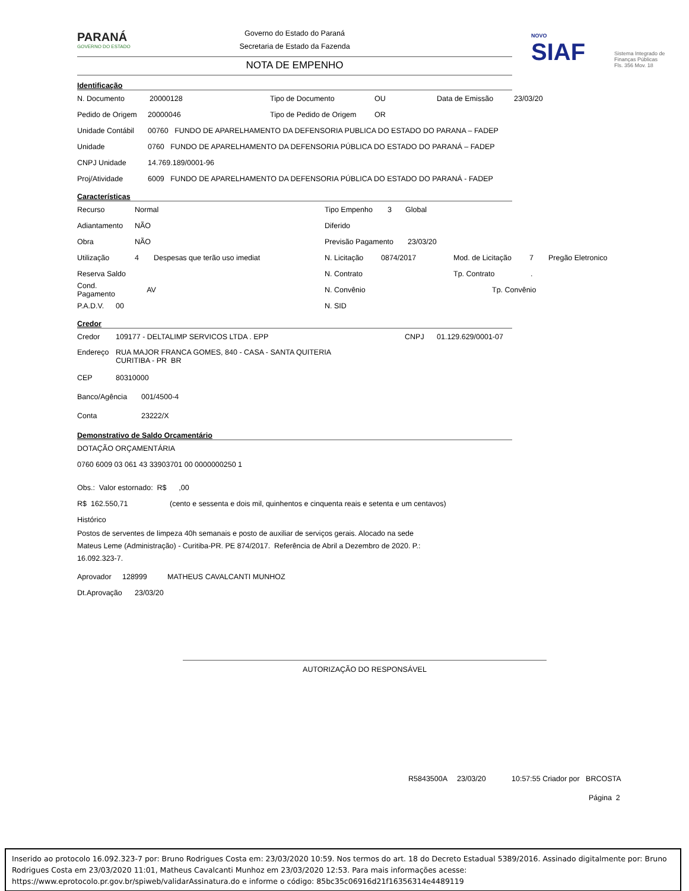PARANÁ
GOVERNO DO ESTADO
Governo do Estado do Paraná
Secretaria de Estado da Fazenda
NOVO
SIAF
Sistema Integrado de Finanças Públicas Fls. 356 Mov. 18
NOTA DE EMPENHO
Identificação
N. Documento 20000128 Tipo de Documento OU Data de Emissão 23/03/20
Pedido de Origem 20000046 Tipo de Pedido de Origem OR
Unidade Contábil 00760 FUNDO DE APARELHAMENTO DA DEFENSORIA PUBLICA DO ESTADO DO PARANA – FADEP
Unidade 0760 FUNDO DE APARELHAMENTO DA DEFENSORIA PÚBLICA DO ESTADO DO PARANÁ – FADEP
CNPJ Unidade 14.769.189/0001-96
Proj/Atividade 6009 FUNDO DE APARELHAMENTO DA DEFENSORIA PÚBLICA DO ESTADO DO PARANÁ - FADEP
Características
Recurso Normal Tipo Empenho 3 Global
Adiantamento NÃO Diferido
Obra NÃO Previsão Pagamento 23/03/20
Utilização 4 Despesas que terão uso imediat N. Licitação 0874/2017 Mod. de Licitação 7 Pregão Eletronico
Reserva Saldo N. Contrato Tp. Contrato.
Cond. Pagamento AV N. Convênio Tp. Convênio
P.A.D.V. 00 N. SID
Credor
Credor 109177 - DELTALIMP SERVICOS LTDA . EPP CNPJ 01.129.629/0001-07
Endereço RUA MAJOR FRANCA GOMES, 840 - CASA - SANTA QUITERIA
CURITIBA - PR BR
CEP 80310000
Banco/Agência 001/4500-4
Conta 23222/X
Demonstrativo de Saldo Orçamentário
DOTAÇÃO ORÇAMENTÁRIA
0760 6009 03 061 43 33903701 00 0000000250 1
Obs.: Valor estornado: R$ ,00
R$ 162.550,71 (cento e sessenta e dois mil, quinhentos e cinquenta reais e setenta e um centavos)
Histórico
Postos de serventes de limpeza 40h semanais e posto de auxiliar de serviços gerais. Alocado na sede
Mateus Leme (Administração) - Curitiba-PR. PE 874/2017. Referência de Abril a Dezembro de 2020. P.:
16.092.323-7.
Aprovador 128999 MATHEUS CAVALCANTI MUNHOZ
Dt.Aprovação 23/03/20
AUTORIZAÇÃO DO RESPONSÁVEL
R5843500A 23/03/20 10:57:55 Criador por BRCOSTA
Página 2
Inserido ao protocolo 16.092.323-7 por: Bruno Rodrigues Costa em: 23/03/2020 10:59. Nos termos do art. 18 do Decreto Estadual 5389/2016. Assinado digitalmente por: Bruno Rodrigues Costa em 23/03/2020 11:01, Matheus Cavalcanti Munhoz em 23/03/2020 12:53. Para mais informações acesse: https://www.eprotocolo.pr.gov.br/spiweb/validarAssinatura.do e informe o código: 85bc35c06916d21f16356314e4489119